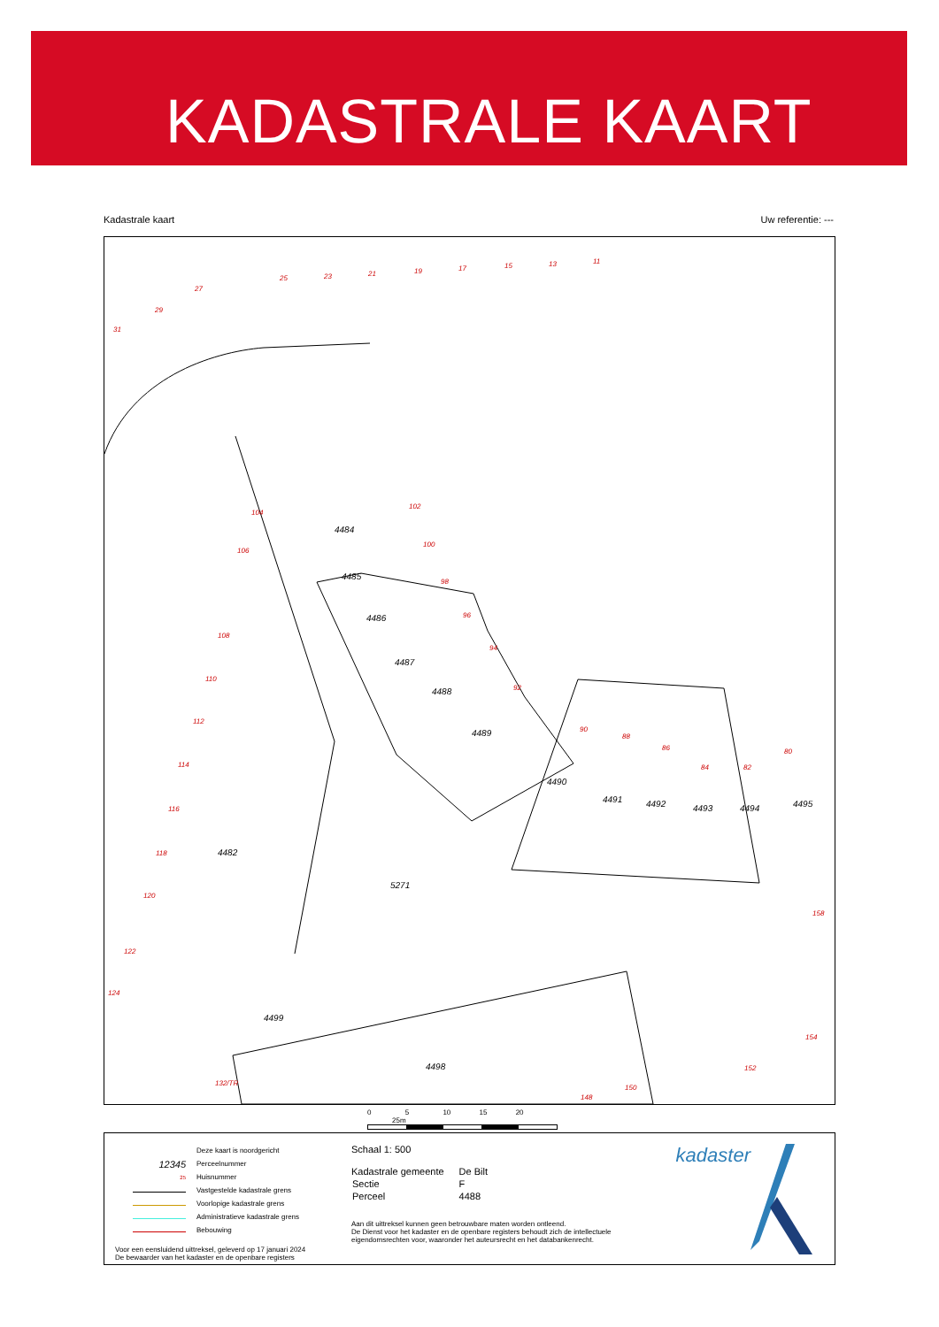KADASTRALE KAART
Kadastrale kaart Uw referentie: ---
25 23 21 19 17 15 13 11
31
29
27
104
106
108
110
112
114
116
118
120
122
124
102
100
98
96
94
92
90
88
86
84 82
80
158
154
152
150
148
132/TR
4484
4485
4486
4487
4488
4489
4490
4491 4492 4493 4494 4495
4482
5271
4499
4498
0 5 10 15 20 25m
Deze kaart is noordgericht
12345 Perceelnummer
25 Huisnummer
Vastgestelde kadastrale grens
Voorlopige kadastrale grens
Administratieve kadastrale grens
Bebouwing
Voor een eensluidend uittreksel, geleverd op 17 januari 2024
De bewaarder van het kadaster en de openbare registers
Schaal 1: 500
| Kadastrale gemeente | De Bilt |
| Sectie | F |
| Perceel | 4488 |
Aan dit uittreksel kunnen geen betrouwbare maten worden ontleend.
De Dienst voor het kadaster en de openbare registers behoudt zich de intellectuele
eigendomsrechten voor, waaronder het auteursrecht en het databankenrecht.
kadaster